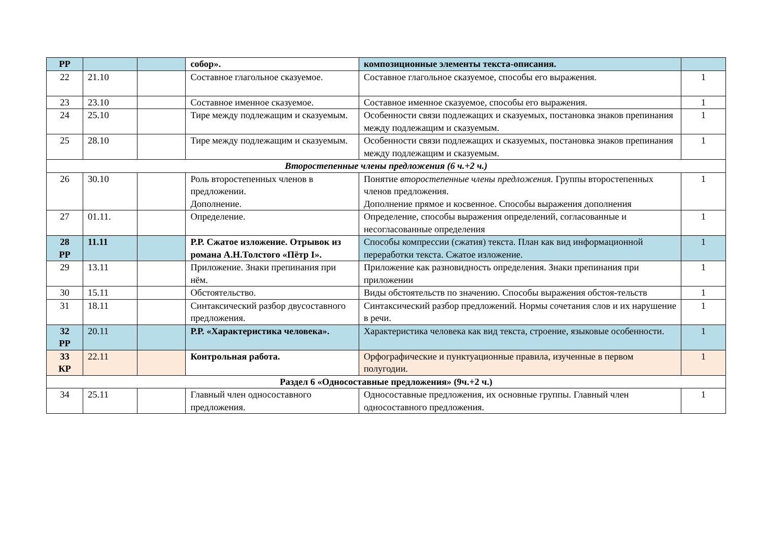| РР | | | собор». | композиционные элементы текста-описания. | |
| 22 | 21.10 | | Составное глагольное сказуемое. | Составное глагольное сказуемое, способы его выражения. | 1 |
| 23 | 23.10 | | Составное именное сказуемое. | Составное именное сказуемое, способы его выражения. | 1 |
| 24 | 25.10 | | Тире между подлежащим и сказуемым. | Особенности связи подлежащих и сказуемых, постановка знаков препинания между подлежащим и сказуемым. | 1 |
| 25 | 28.10 | | Тире между подлежащим и сказуемым. | Особенности связи подлежащих и сказуемых, постановка знаков препинания между подлежащим и сказуемым. | 1 |
| Второстепенные члены предложения (6 ч.+2 ч.) | | | | | |
| 26 | 30.10 | | Роль второстепенных членов в предложении. Дополнение. | Понятие второстепенные члены предложения. Группы второстепенных членов предложения. Дополнение прямое и косвенное. Способы выражения дополнения | 1 |
| 27 | 01.11. | | Определение. | Определение, способы выражения определений, согласованные и несогласованные определения | 1 |
| 28 РР | 11.11 | | Р.Р. Сжатое изложение. Отрывок из романа А.Н.Толстого «Пётр I». | Способы компрессии (сжатия) текста. План как вид информационной переработки текста. Сжатое изложение. | 1 |
| 29 | 13.11 | | Приложение. Знаки препинания при нём. | Приложение как разновидность определения. Знаки препинания при приложении | 1 |
| 30 | 15.11 | | Обстоятельство. | Виды обстоятельств по значению. Способы выражения обстоя-тельств | 1 |
| 31 | 18.11 | | Синтаксический разбор двусоставного предложения. | Синтаксический разбор предложений. Нормы сочетания слов и их нарушение в речи. | 1 |
| 32 РР | 20.11 | | Р.Р. «Характеристика человека». | Характеристика человека как вид текста, строение, языковые особенности. | 1 |
| 33 КР | 22.11 | | Контрольная работа. | Орфографические и пунктуационные правила, изученные в первом полугодии. | 1 |
| Раздел 6 «Односоставные предложения» (9ч.+2 ч.) | | | | | |
| 34 | 25.11 | | Главный член односоставного предложения. | Односоставные предложения, их основные группы. Главный член односоставного предложения. | 1 |